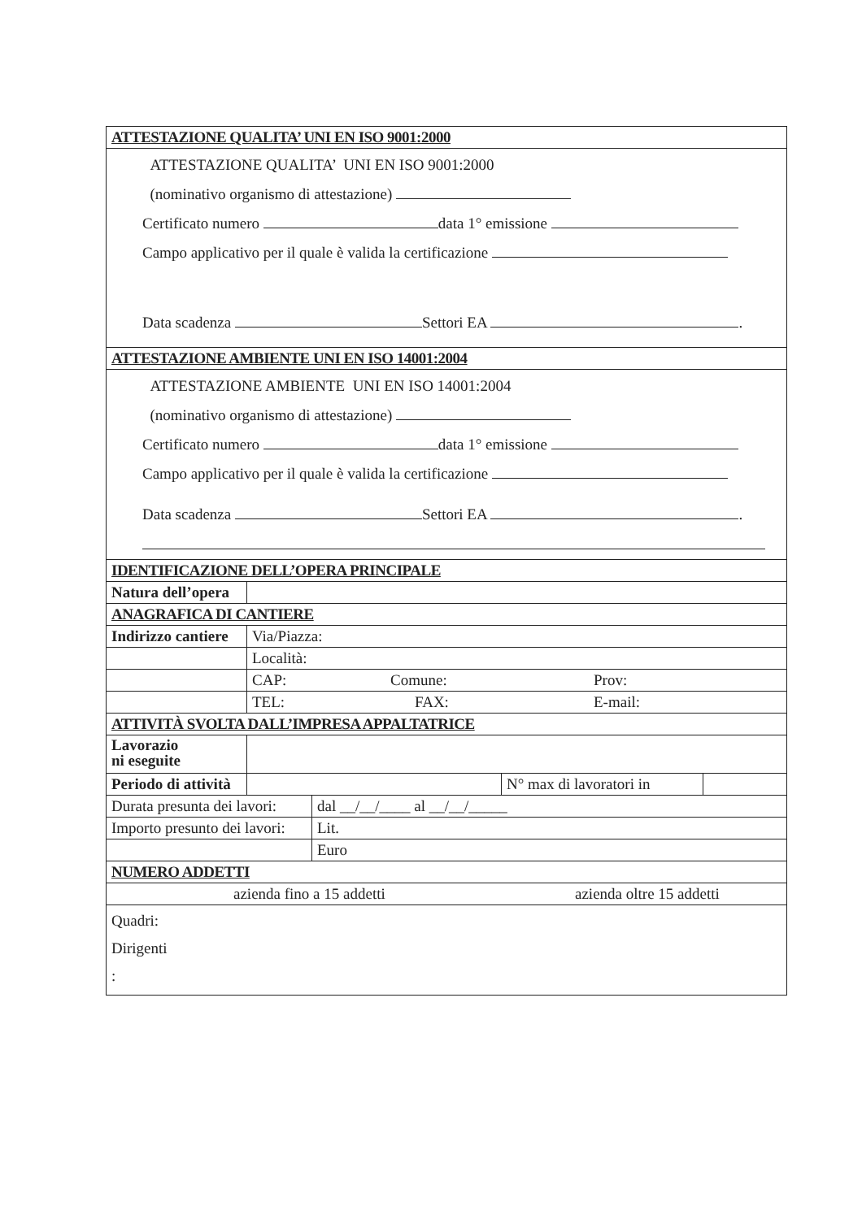| ATTESTAZIONE QUALITA’ UNI EN ISO 9001:2000 | | | |
| ATTESTAZIONE QUALITA’ UNI EN ISO 9001:2000 (nominativo organismo di attestazione) Certificato numero data 1° emissione Campo applicativo per il quale è valida la certificazione Data scadenza Settori EA . | | | |
| ATTESTAZIONE AMBIENTE UNI EN ISO 14001:2004 | | | |
| ATTESTAZIONE AMBIENTE UNI EN ISO 14001:2004 (nominativo organismo di attestazione) Certificato numero data 1° emissione Campo applicativo per il quale è valida la certificazione Data scadenza Settori EA . | | | |
| IDENTIFICAZIONE DELL’OPERA PRINCIPALE | | | |
| Natura dell’opera | | | |
| ANAGRAFICA DI CANTIERE | | | |
| Indirizzo cantiere | Via/Piazza: | | |
| | Località: | | |
| | CAP: Comune: Prov: | | |
| | TEL: FAX: E-mail: | | |
| ATTIVITÀ SVOLTA DALL’IMPRESA APPALTATRICE | | | |
| Lavorazio ni eseguite | | | |
| Periodo di attività | | N° max di lavoratori in | |
| Durata presunta dei lavori: | dal __/__/____ al __/__/_____ |
| Importo presunto dei lavori: | Lit. |
| | Euro |
| NUMERO ADDETTI | |
| azienda fino a 15 addetti azienda oltre 15 addetti | |
| Quadri: Dirigenti : | |